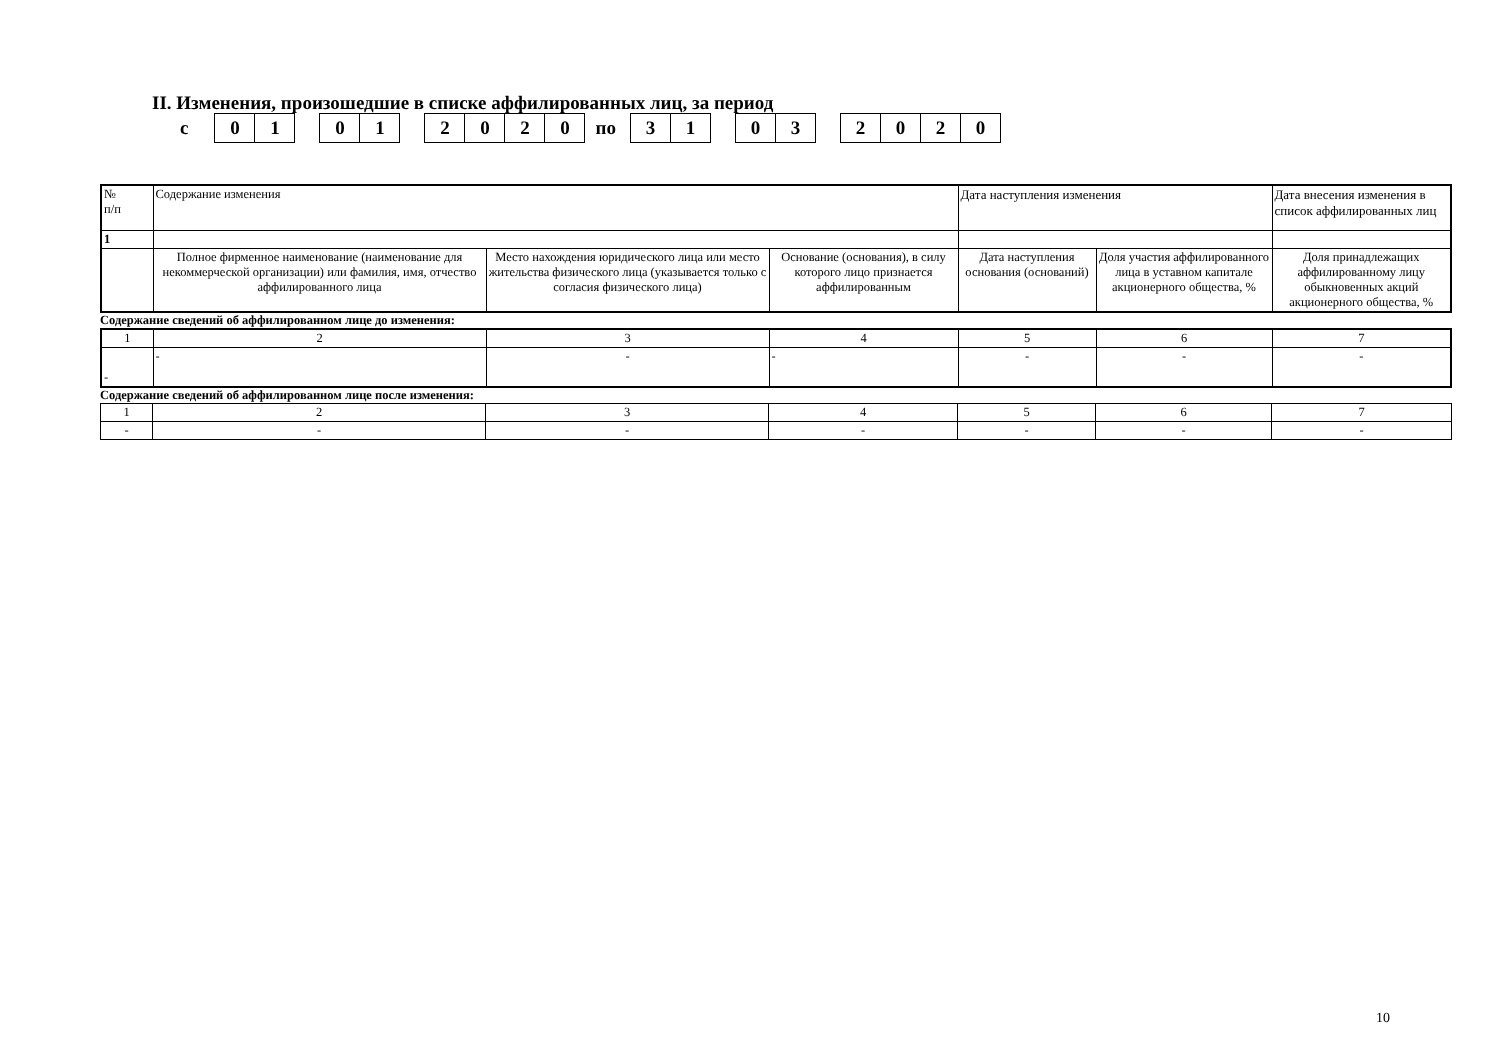II. Изменения, произошедшие в списке аффилированных лиц, за период
с
01 01 2020
по
31 03 2020
| № п/п | Содержание изменения | | | Дата наступления изменения | | Дата внесения изменения в список аффилированных лиц |
| 1 | | | | | | |
| | Полное фирменное наименование (наименование для некоммерческой организации) или фамилия, имя, отчество аффилированного лица | Место нахождения юридического лица или место жительства физического лица (указывается только с согласия физического лица) | Основание (основания), в силу которого лицо признается аффилированным | Дата наступления основания (оснований) | Доля участия аффилированного лица в уставном капитале акционерного общества, % | Доля принадлежащих аффилированному лицу обыкновенных акций акционерного общества, % |
Содержание сведений об аффилированном лице до изменения:
| 1 | 2 | 3 | 4 | 5 | 6 | 7 |
| - | - | - | - | - | - | - |
Содержание сведений об аффилированном лице после изменения:
| 1 | 2 | 3 | 4 | 5 | 6 | 7 |
| - | - | - | - | - | - | - |
10